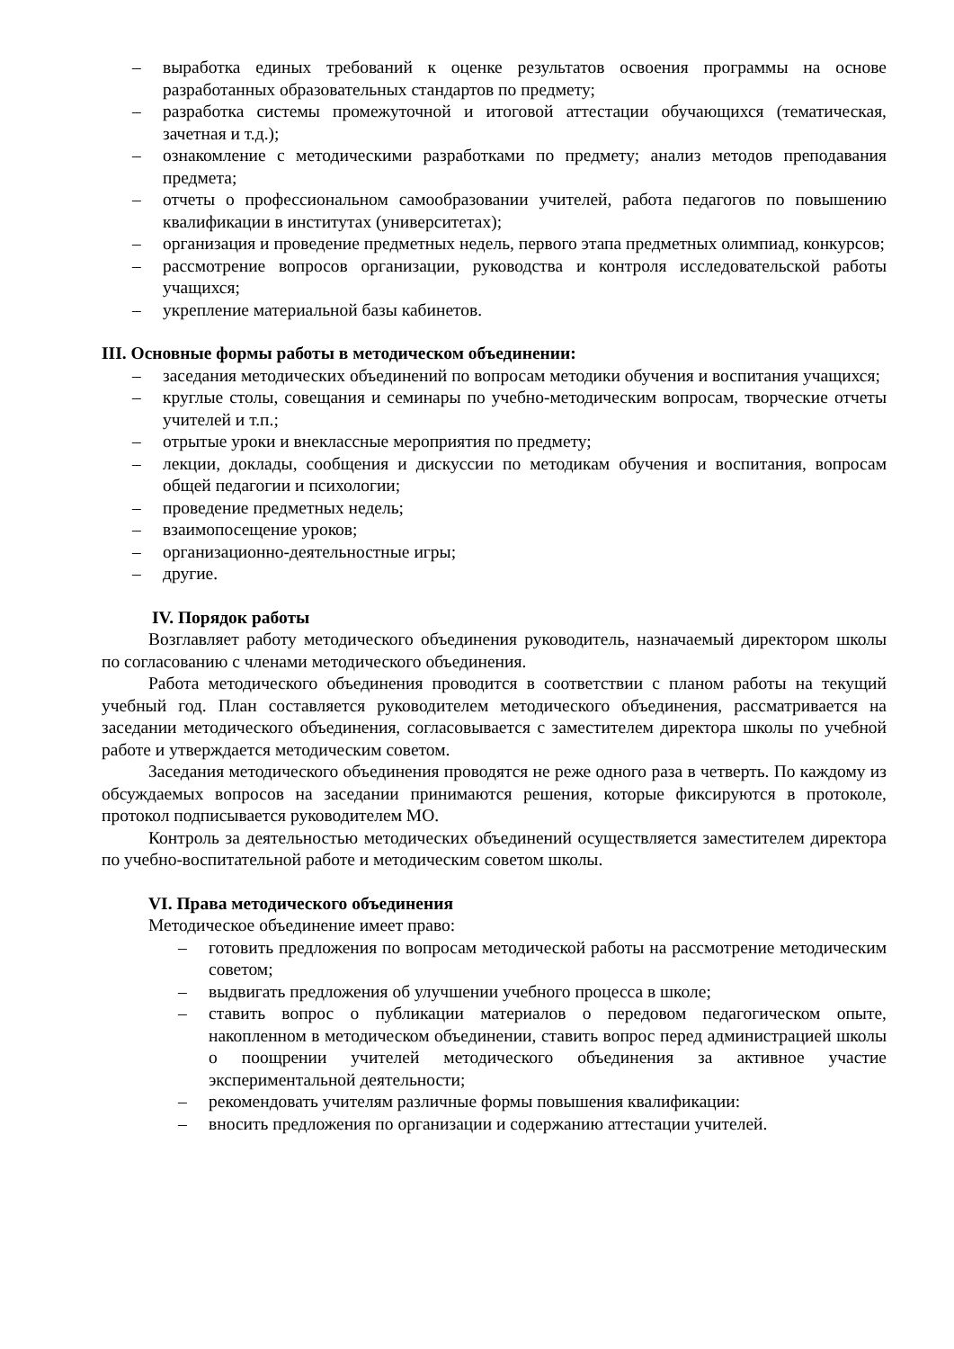– выработка единых требований к оценке результатов освоения программы на основе разработанных образовательных стандартов по предмету;
– разработка системы промежуточной и итоговой аттестации обучающихся (тематическая, зачетная и т.д.);
– ознакомление с методическими разработками по предмету; анализ методов преподавания предмета;
– отчеты о профессиональном самообразовании учителей, работа педагогов по повышению квалификации в институтах (университетах);
– организация и проведение предметных недель, первого этапа предметных олимпиад, конкурсов;
– рассмотрение вопросов организации, руководства и контроля исследовательской работы учащихся;
– укрепление материальной базы кабинетов.
III. Основные формы работы в методическом объединении:
– заседания методических объединений по вопросам методики обучения и воспитания учащихся;
– круглые столы, совещания и семинары по учебно-методическим вопросам, творческие отчеты учителей и т.п.;
– отрытые уроки и внеклассные мероприятия по предмету;
– лекции, доклады, сообщения и дискуссии по методикам обучения и воспитания, вопросам общей педагогии и психологии;
– проведение предметных недель;
– взаимопосещение уроков;
– организационно-деятельностные игры;
– другие.
IV. Порядок работы
Возглавляет работу методического объединения руководитель, назначаемый директором школы по согласованию с членами методического объединения.
Работа методического объединения проводится в соответствии с планом работы на текущий учебный год. План составляется руководителем методического объединения, рассматривается на заседании методического объединения, согласовывается с заместителем директора школы по учебной работе и утверждается методическим советом.
Заседания методического объединения проводятся не реже одного раза в четверть. По каждому из обсуждаемых вопросов на заседании принимаются решения, которые фиксируются в протоколе, протокол подписывается руководителем МО.
Контроль за деятельностью методических объединений осуществляется заместителем директора по учебно-воспитательной работе и методическим советом школы.
VI. Права методического объединения
Методическое объединение имеет право:
– готовить предложения по вопросам методической работы на рассмотрение методическим советом;
– выдвигать предложения об улучшении учебного процесса в школе;
– ставить вопрос о публикации материалов о передовом педагогическом опыте, накопленном в методическом объединении, ставить вопрос перед администрацией школы о поощрении учителей методического объединения за активное участие экспериментальной деятельности;
– рекомендовать учителям различные формы повышения квалификации:
– вносить предложения по организации и содержанию аттестации учителей.